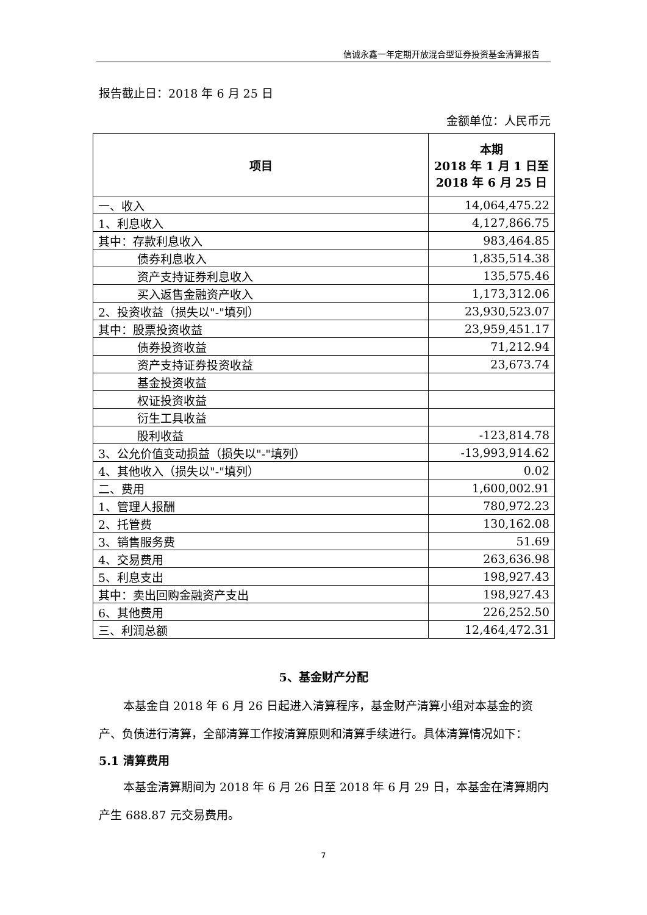信诚永鑫一年定期开放混合型证券投资基金清算报告
报告截止日：2018 年 6 月 25 日
金额单位：人民币元
| 项目 | 本期 2018 年 1 月 1 日至 2018 年 6 月 25 日 |
| --- | --- |
| 一、收入 | 14,064,475.22 |
| 1、利息收入 | 4,127,866.75 |
| 其中：存款利息收入 | 983,464.85 |
| 债券利息收入 | 1,835,514.38 |
| 资产支持证券利息收入 | 135,575.46 |
| 买入返售金融资产收入 | 1,173,312.06 |
| 2、投资收益（损失以"-"填列） | 23,930,523.07 |
| 其中：股票投资收益 | 23,959,451.17 |
| 债券投资收益 | 71,212.94 |
| 资产支持证券投资收益 | 23,673.74 |
| 基金投资收益 | |
| 权证投资收益 | |
| 衍生工具收益 | |
| 股利收益 | -123,814.78 |
| 3、公允价值变动损益（损失以"-"填列） | -13,993,914.62 |
| 4、其他收入（损失以"-"填列） | 0.02 |
| 二、费用 | 1,600,002.91 |
| 1、管理人报酬 | 780,972.23 |
| 2、托管费 | 130,162.08 |
| 3、销售服务费 | 51.69 |
| 4、交易费用 | 263,636.98 |
| 5、利息支出 | 198,927.43 |
| 其中：卖出回购金融资产支出 | 198,927.43 |
| 6、其他费用 | 226,252.50 |
| 三、利润总额 | 12,464,472.31 |
5、基金财产分配
本基金自 2018 年 6 月 26 日起进入清算程序，基金财产清算小组对本基金的资产、负债进行清算，全部清算工作按清算原则和清算手续进行。具体清算情况如下：
5.1 清算费用
本基金清算期间为 2018 年 6 月 26 日至 2018 年 6 月 29 日，本基金在清算期内产生 688.87 元交易费用。
7